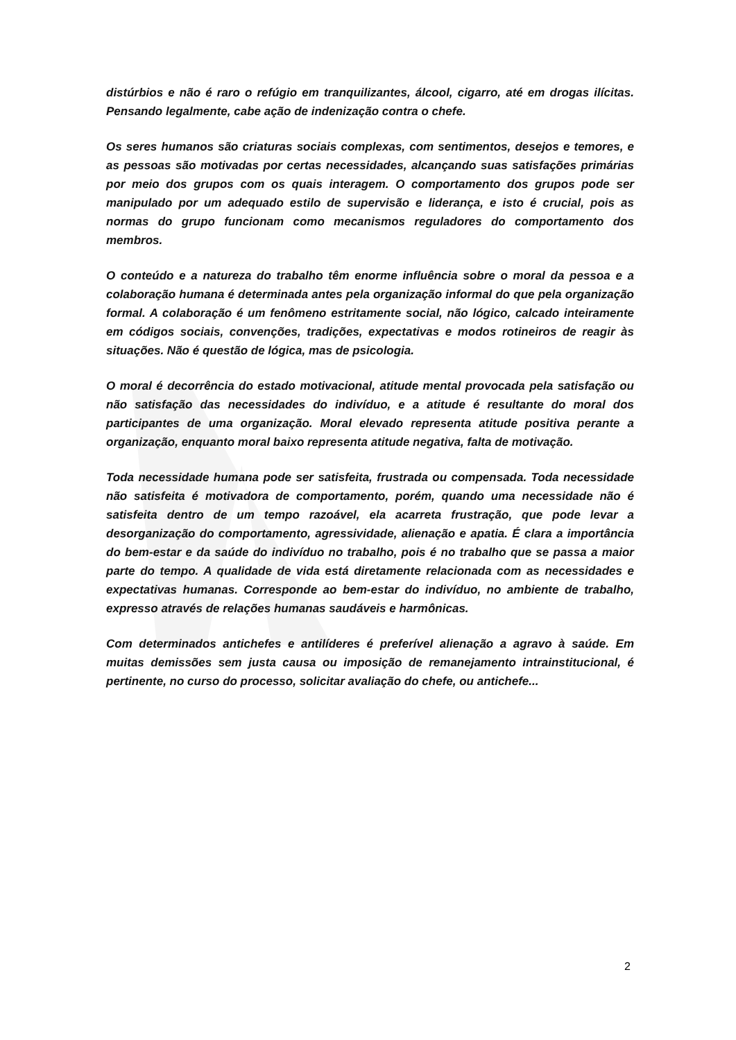distúrbios e não é raro o refúgio em tranquilizantes, álcool, cigarro, até em drogas ilícitas. Pensando legalmente, cabe ação de indenização contra o chefe.
Os seres humanos são criaturas sociais complexas, com sentimentos, desejos e temores, e as pessoas são motivadas por certas necessidades, alcançando suas satisfações primárias por meio dos grupos com os quais interagem. O comportamento dos grupos pode ser manipulado por um adequado estilo de supervisão e liderança, e isto é crucial, pois as normas do grupo funcionam como mecanismos reguladores do comportamento dos membros.
O conteúdo e a natureza do trabalho têm enorme influência sobre o moral da pessoa e a colaboração humana é determinada antes pela organização informal do que pela organização formal. A colaboração é um fenômeno estritamente social, não lógico, calcado inteiramente em códigos sociais, convenções, tradições, expectativas e modos rotineiros de reagir às situações. Não é questão de lógica, mas de psicologia.
O moral é decorrência do estado motivacional, atitude mental provocada pela satisfação ou não satisfação das necessidades do indivíduo, e a atitude é resultante do moral dos participantes de uma organização. Moral elevado representa atitude positiva perante a organização, enquanto moral baixo representa atitude negativa, falta de motivação.
Toda necessidade humana pode ser satisfeita, frustrada ou compensada. Toda necessidade não satisfeita é motivadora de comportamento, porém, quando uma necessidade não é satisfeita dentro de um tempo razoável, ela acarreta frustração, que pode levar a desorganização do comportamento, agressividade, alienação e apatia. É clara a importância do bem-estar e da saúde do indivíduo no trabalho, pois é no trabalho que se passa a maior parte do tempo. A qualidade de vida está diretamente relacionada com as necessidades e expectativas humanas. Corresponde ao bem-estar do indivíduo, no ambiente de trabalho, expresso através de relações humanas saudáveis e harmônicas.
Com determinados antichefes e antilíderes é preferível alienação a agravo à saúde. Em muitas demissões sem justa causa ou imposição de remanejamento intrainstitucional, é pertinente, no curso do processo, solicitar avaliação do chefe, ou antichefe...
2